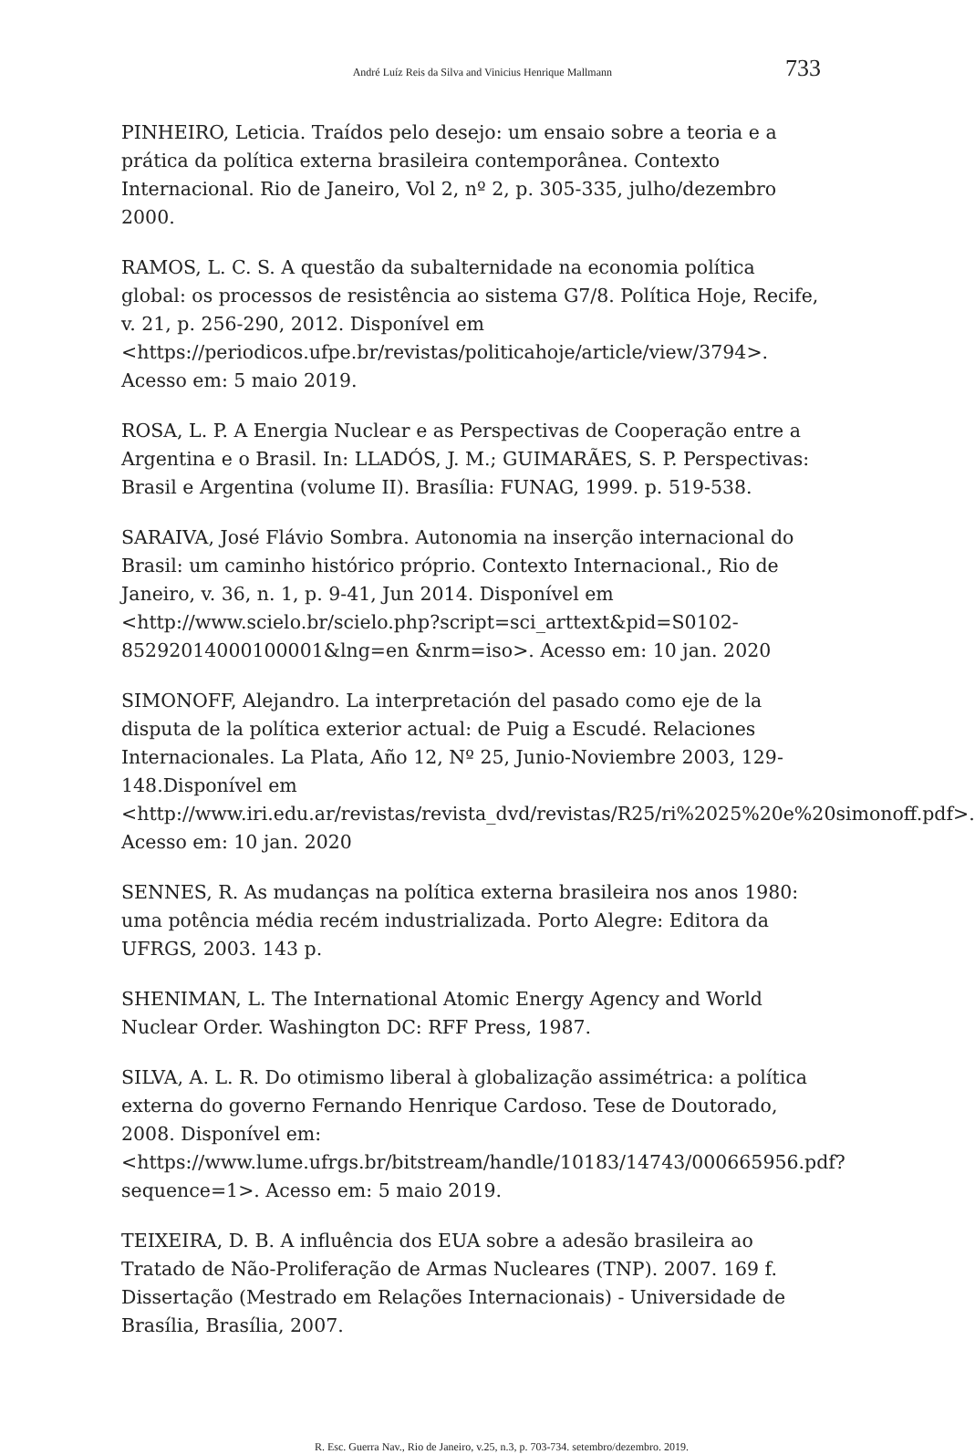André Luíz Reis da Silva and Vinicius Henrique Mallmann 733
PINHEIRO, Leticia. Traídos pelo desejo: um ensaio sobre a teoria e a prática da política externa brasileira contemporânea. Contexto Internacional. Rio de Janeiro, Vol 2, nº 2, p. 305-335, julho/dezembro 2000.
RAMOS, L. C. S. A questão da subalternidade na economia política global: os processos de resistência ao sistema G7/8. Política Hoje, Recife, v. 21, p. 256-290, 2012. Disponível em <https://periodicos.ufpe.br/revistas/politicahoje/article/view/3794>. Acesso em: 5 maio 2019.
ROSA, L. P. A Energia Nuclear e as Perspectivas de Cooperação entre a Argentina e o Brasil. In: LLADÓS, J. M.; GUIMARÃES, S. P. Perspectivas: Brasil e Argentina (volume II). Brasília: FUNAG, 1999. p. 519-538.
SARAIVA, José Flávio Sombra. Autonomia na inserção internacional do Brasil: um caminho histórico próprio. Contexto Internacional., Rio de Janeiro, v. 36, n. 1, p. 9-41, Jun 2014. Disponível em <http://www.scielo.br/scielo.php?script=sci_arttext&pid=S0102-85292014000100001&lng=en &nrm=iso>. Acesso em: 10 jan. 2020
SIMONOFF, Alejandro. La interpretación del pasado como eje de la disputa de la política exterior actual: de Puig a Escudé. Relaciones Internacionales. La Plata, Año 12, Nº 25, Junio-Noviembre 2003, 129-148.Disponível em <http://www.iri.edu.ar/revistas/revista_dvd/revistas/R25/ri%2025%20e%20simonoff.pdf>. Acesso em: 10 jan. 2020
SENNES, R. As mudanças na política externa brasileira nos anos 1980: uma potência média recém industrializada. Porto Alegre: Editora da UFRGS, 2003. 143 p.
SHENIMAN, L. The International Atomic Energy Agency and World Nuclear Order. Washington DC: RFF Press, 1987.
SILVA, A. L. R. Do otimismo liberal à globalização assimétrica: a política externa do governo Fernando Henrique Cardoso. Tese de Doutorado, 2008. Disponível em: <https://www.lume.ufrgs.br/bitstream/handle/10183/14743/000665956.pdf?sequence=1>. Acesso em: 5 maio 2019.
TEIXEIRA, D. B. A influência dos EUA sobre a adesão brasileira ao Tratado de Não-Proliferação de Armas Nucleares (TNP). 2007. 169 f. Dissertação (Mestrado em Relações Internacionais) - Universidade de Brasília, Brasília, 2007.
R. Esc. Guerra Nav., Rio de Janeiro, v.25, n.3, p. 703-734. setembro/dezembro. 2019.